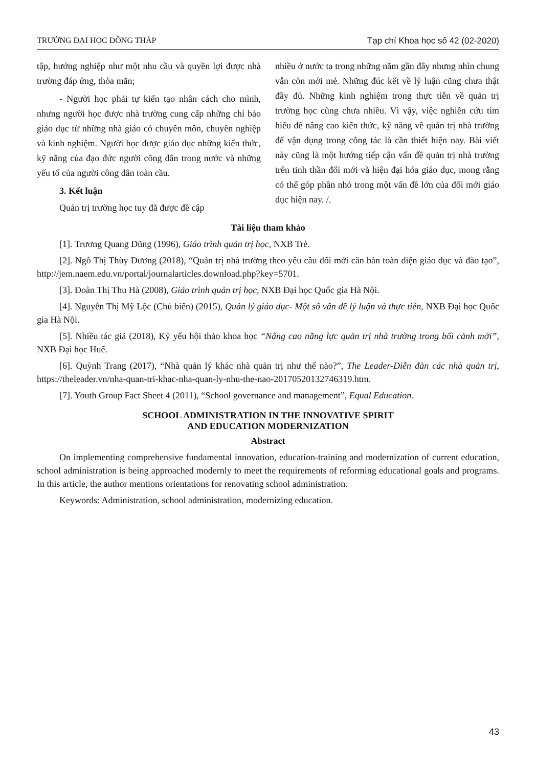TRƯỜNG ĐẠI HỌC ĐỒNG THÁP Tạp chí Khoa học số 42 (02-2020)
tập, hướng nghiệp như một nhu cầu và quyền lợi được nhà trường đáp ứng, thỏa mãn;
- Người học phải tự kiến tạo nhân cách cho mình, nhưng người học được nhà trường cung cấp những chỉ bảo giáo dục từ những nhà giáo có chuyên môn, chuyên nghiệp và kinh nghiệm. Người học được giáo dục những kiến thức, kỹ năng của đạo đức người công dân trong nước và những yếu tố của người công dân toàn cầu.
3. Kết luận
Quản trị trường học tuy đã được đề cập
nhiều ở nước ta trong những năm gần đây nhưng nhìn chung vẫn còn mới mẻ. Những đúc kết về lý luận cũng chưa thật đầy đủ. Những kinh nghiệm trong thực tiễn về quản trị trường học cũng chưa nhiều. Vì vậy, việc nghiên cứu tìm hiểu để nâng cao kiến thức, kỹ năng về quản trị nhà trường để vận dụng trong công tác là cần thiết hiện nay. Bài viết này cũng là một hướng tiếp cận vấn đề quản trị nhà trường trên tinh thần đổi mới và hiện đại hóa giáo dục, mong rằng có thể góp phần nhỏ trong một vấn đề lớn của đổi mới giáo dục hiện nay. /.
Tài liệu tham khảo
[1]. Trương Quang Dũng (1996), Giáo trình quản trị học, NXB Trẻ.
[2]. Ngô Thị Thùy Dương (2018), “Quản trị nhà trường theo yêu cầu đổi mới căn bản toàn diện giáo dục và đào tạo”, http://jem.naem.edu.vn/portal/journalarticles.download.php?key=5701.
[3]. Đoàn Thị Thu Hà (2008), Giáo trình quản trị học, NXB Đại học Quốc gia Hà Nội.
[4]. Nguyễn Thị Mỹ Lộc (Chủ biên) (2015), Quản lý giáo dục- Một số vấn đề lý luận và thực tiễn, NXB Đại học Quốc gia Hà Nội.
[5]. Nhiều tác giả (2018), Kỷ yếu hội thảo khoa học “Nâng cao năng lực quản trị nhà trường trong bối cảnh mới”, NXB Đại học Huế.
[6]. Quỳnh Trang (2017), “Nhà quản lý khác nhà quản trị như thế nào?”, The Leader-Diễn đàn các nhà quản trị, https://theleader.vn/nha-quan-tri-khac-nha-quan-ly-nhu-the-nao-20170520132746319.htm.
[7]. Youth Group Fact Sheet 4 (2011), “School governance and management”, Equal Education.
SCHOOL ADMINISTRATION IN THE INNOVATIVE SPIRIT
AND EDUCATION MODERNIZATION
Abstract
On implementing comprehensive fundamental innovation, education-training and modernization of current education, school administration is being approached modernly to meet the requirements of reforming educational goals and programs. In this article, the author mentions orientations for renovating school administration.
Keywords: Administration, school administration, modernizing education.
43